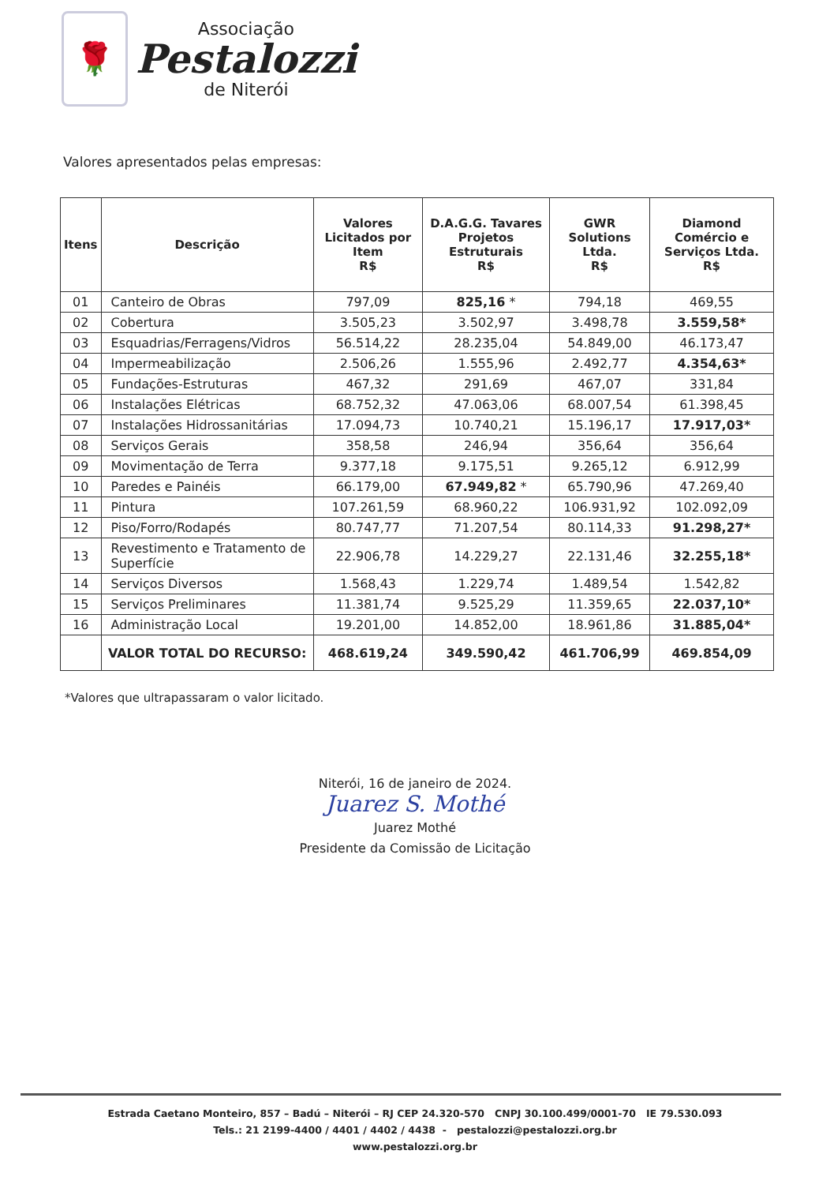🌹
Associação
Pestalozzi
de Niterói
Valores apresentados pelas empresas:
| Itens | Descrição | Valores Licitados por Item R$ | D.A.G.G. Tavares Projetos Estruturais R$ | GWR Solutions Ltda. R$ | Diamond Comércio e Serviços Ltda. R$ |
| --- | --- | --- | --- | --- | --- |
| 01 | Canteiro de Obras | 797,09 | 825,16 * | 794,18 | 469,55 |
| 02 | Cobertura | 3.505,23 | 3.502,97 | 3.498,78 | 3.559,58* |
| 03 | Esquadrias/Ferragens/Vidros | 56.514,22 | 28.235,04 | 54.849,00 | 46.173,47 |
| 04 | Impermeabilização | 2.506,26 | 1.555,96 | 2.492,77 | 4.354,63* |
| 05 | Fundações-Estruturas | 467,32 | 291,69 | 467,07 | 331,84 |
| 06 | Instalações Elétricas | 68.752,32 | 47.063,06 | 68.007,54 | 61.398,45 |
| 07 | Instalações Hidrossanitárias | 17.094,73 | 10.740,21 | 15.196,17 | 17.917,03* |
| 08 | Serviços Gerais | 358,58 | 246,94 | 356,64 | 356,64 |
| 09 | Movimentação de Terra | 9.377,18 | 9.175,51 | 9.265,12 | 6.912,99 |
| 10 | Paredes e Painéis | 66.179,00 | 67.949,82 * | 65.790,96 | 47.269,40 |
| 11 | Pintura | 107.261,59 | 68.960,22 | 106.931,92 | 102.092,09 |
| 12 | Piso/Forro/Rodapés | 80.747,77 | 71.207,54 | 80.114,33 | 91.298,27* |
| 13 | Revestimento e Tratamento de Superfície | 22.906,78 | 14.229,27 | 22.131,46 | 32.255,18* |
| 14 | Serviços Diversos | 1.568,43 | 1.229,74 | 1.489,54 | 1.542,82 |
| 15 | Serviços Preliminares | 11.381,74 | 9.525,29 | 11.359,65 | 22.037,10* |
| 16 | Administração Local | 19.201,00 | 14.852,00 | 18.961,86 | 31.885,04* |
| | VALOR TOTAL DO RECURSO: | 468.619,24 | 349.590,42 | 461.706,99 | 469.854,09 |
*Valores que ultrapassaram o valor licitado.
Niterói, 16 de janeiro de 2024.
Juarez S. Mothé
Juarez Mothé
Presidente da Comissão de Licitação
Estrada Caetano Monteiro, 857 – Badú – Niterói – RJ CEP 24.320-570 CNPJ 30.100.499/0001-70 IE 79.530.093
Tels.: 21 2199-4400 / 4401 / 4402 / 4438 - pestalozzi@pestalozzi.org.br
www.pestalozzi.org.br